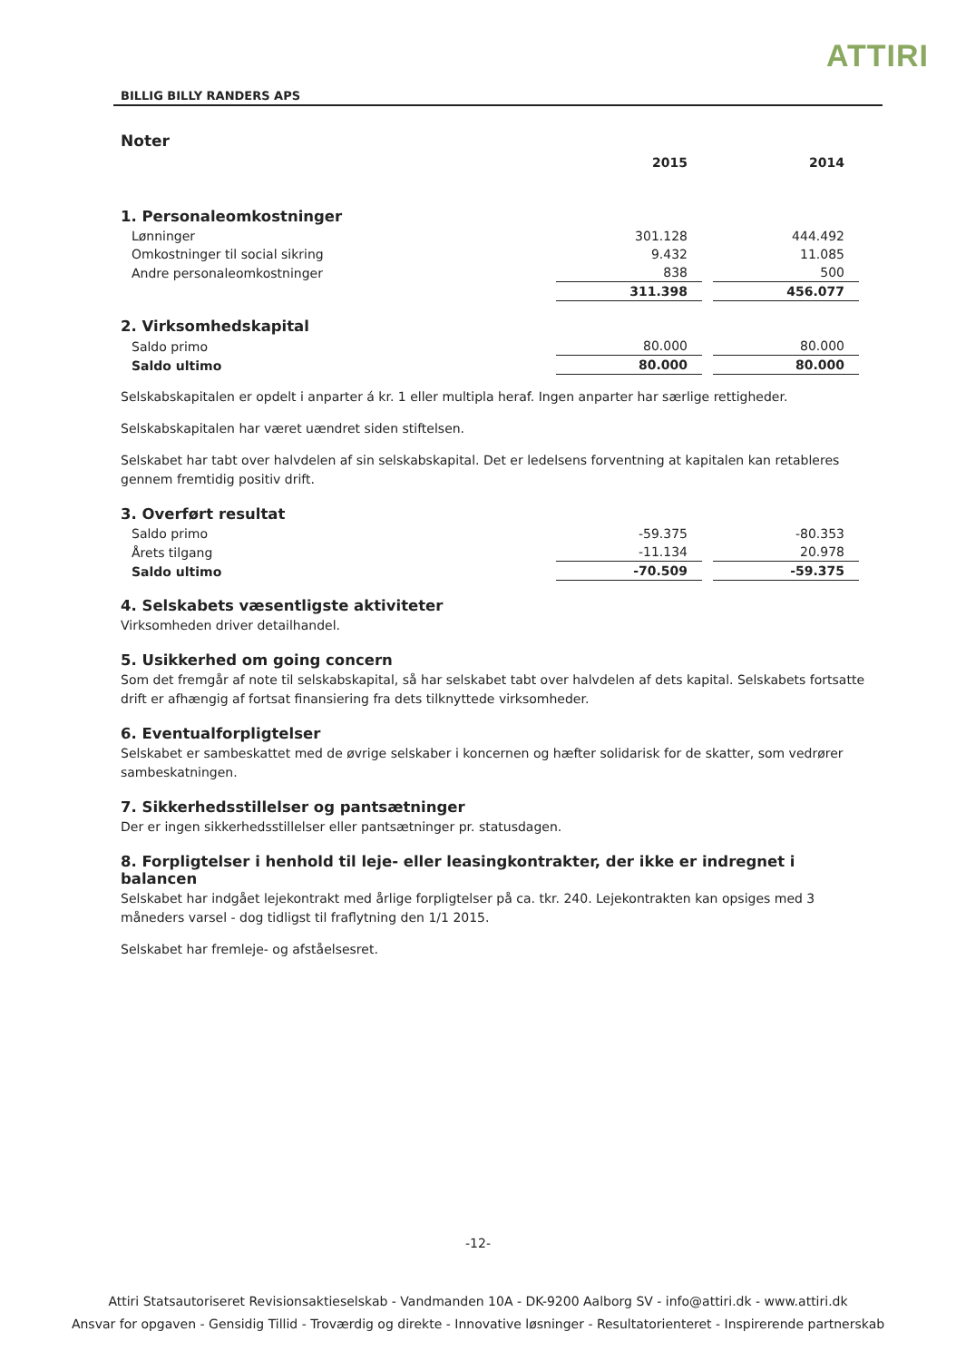ATTIRI
BILLIG BILLY RANDERS APS
Noter
| | 2015 | 2014 |
1. Personaleomkostninger
| Lønninger | 301.128 | 444.492 |
| Omkostninger til social sikring | 9.432 | 11.085 |
| Andre personaleomkostninger | 838 | 500 |
| | 311.398 | 456.077 |
2. Virksomhedskapital
| Saldo primo | 80.000 | 80.000 |
| Saldo ultimo | 80.000 | 80.000 |
Selskabskapitalen er opdelt i anparter á kr. 1 eller multipla heraf. Ingen anparter har særlige rettigheder.
Selskabskapitalen har været uændret siden stiftelsen.
Selskabet har tabt over halvdelen af sin selskabskapital. Det er ledelsens forventning at kapitalen kan retableres gennem fremtidig positiv drift.
3. Overført resultat
| Saldo primo | -59.375 | -80.353 |
| Årets tilgang | -11.134 | 20.978 |
| Saldo ultimo | -70.509 | -59.375 |
4. Selskabets væsentligste aktiviteter
Virksomheden driver detailhandel.
5. Usikkerhed om going concern
Som det fremgår af note til selskabskapital, så har selskabet tabt over halvdelen af dets kapital. Selskabets fortsatte drift er afhængig af fortsat finansiering fra dets tilknyttede virksomheder.
6. Eventualforpligtelser
Selskabet er sambeskattet med de øvrige selskaber i koncernen og hæfter solidarisk for de skatter, som vedrører sambeskatningen.
7. Sikkerhedsstillelser og pantsætninger
Der er ingen sikkerhedsstillelser eller pantsætninger pr. statusdagen.
8. Forpligtelser i henhold til leje- eller leasingkontrakter, der ikke er indregnet i balancen
Selskabet har indgået lejekontrakt med årlige forpligtelser på ca. tkr. 240. Lejekontrakten kan opsiges med 3 måneders varsel - dog tidligst til fraflytning den 1/1 2015.
Selskabet har fremleje- og afståelsesret.
-12-
Attiri Statsautoriseret Revisionsaktieselskab - Vandmanden 10A - DK-9200 Aalborg SV - info@attiri.dk - www.attiri.dk
Ansvar for opgaven - Gensidig Tillid - Troværdig og direkte - Innovative løsninger - Resultatorienteret - Inspirerende partnerskab